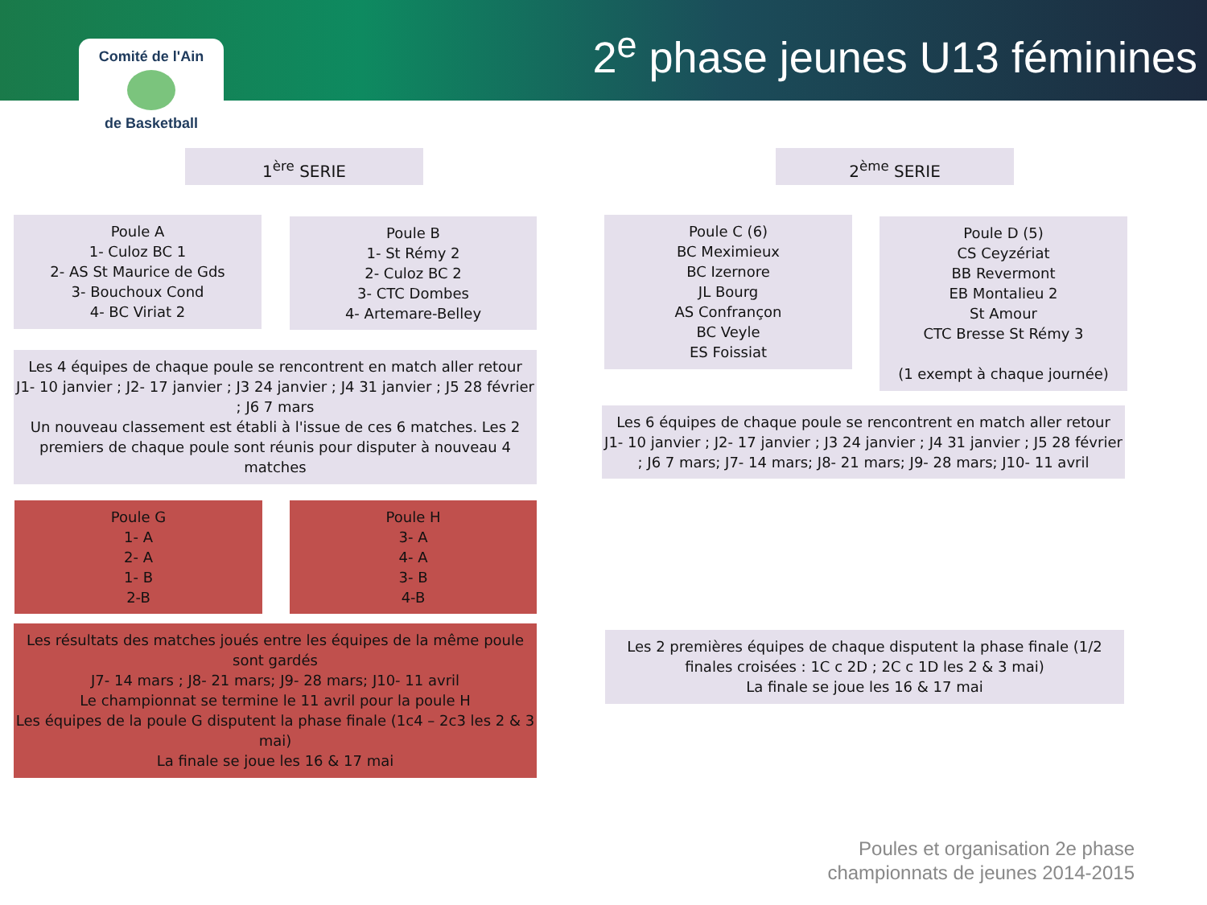Comité de l'Ain
de Basketball
2<sup>e</sup> phase jeunes U13 féminines
1<sup>ère</sup> SERIE 2<sup>ème</sup> SERIE
Poule A
1- Culoz BC 1
2- AS St Maurice de Gds
3- Bouchoux Cond
4- BC Viriat 2
Poule B
1- St Rémy 2
2- Culoz BC 2
3- CTC Dombes
4- Artemare-Belley
Poule C (6)
BC Meximieux
BC Izernore
JL Bourg
AS Confrançon
BC Veyle
ES Foissiat
Poule D (5)
CS Ceyzériat
BB Revermont
EB Montalieu 2
St Amour
CTC Bresse St Rémy 3
(1 exempt à chaque journée)
Les 4 équipes de chaque poule se rencontrent en match aller retour
J1- 10 janvier ; J2- 17 janvier ; J3 24 janvier ; J4 31 janvier ; J5 28 février ; J6 7 mars
Un nouveau classement est établi à l'issue de ces 6 matches. Les 2 premiers de chaque poule sont réunis pour disputer à nouveau 4 matches
Les 6 équipes de chaque poule se rencontrent en match aller retour
J1- 10 janvier ; J2- 17 janvier ; J3 24 janvier ; J4 31 janvier ; J5 28 février ; J6 7 mars; J7- 14 mars; J8- 21 mars; J9- 28 mars; J10- 11 avril
Poule G
1- A
2- A
1- B
2-B
Poule H
3- A
4- A
3- B
4-B
Les résultats des matches joués entre les équipes de la même poule sont gardés
J7- 14 mars ; J8- 21 mars; J9- 28 mars; J10- 11 avril
Le championnat se termine le 11 avril pour la poule H
Les équipes de la poule G disputent la phase finale (1c4 – 2c3 les 2 & 3 mai)
La finale se joue les 16 & 17 mai
Les 2 premières équipes de chaque disputent la phase finale (1/2 finales croisées : 1C c 2D ; 2C c 1D les 2 & 3 mai)
La finale se joue les 16 & 17 mai
Poules et organisation 2e phase
championnats de jeunes 2014-2015